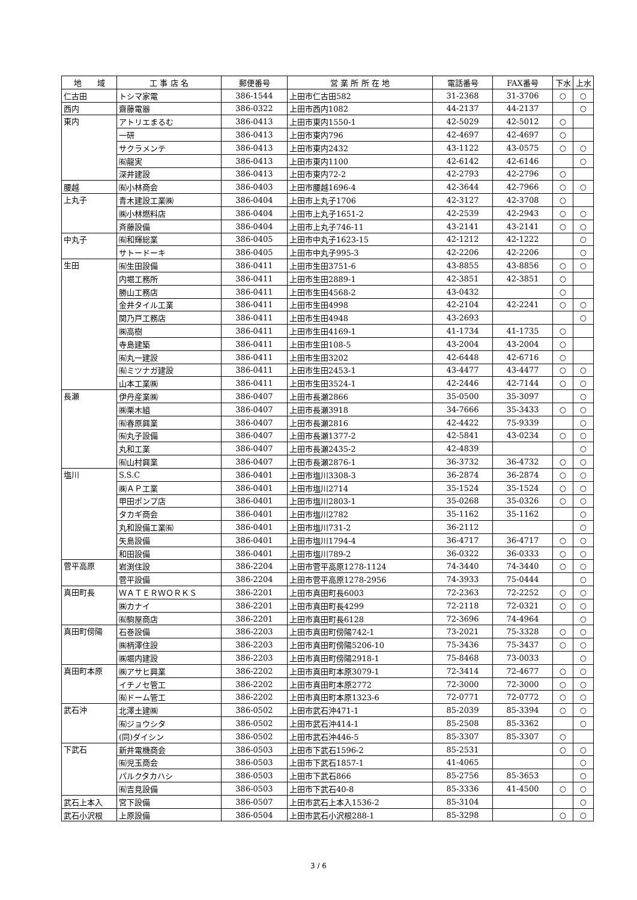| 地 域 | 工 事 店 名 | 郵便番号 | 営 業 所 所 在 地 | 電話番号 | FAX番号 | 下水 | 上水 |
| --- | --- | --- | --- | --- | --- | --- | --- |
| 仁古田 | トシマ家電 | 386-1544 | 上田市仁古田582 | 31-2368 | 31-3706 | ○ | ○ |
| 西内 | 齋藤電器 | 386-0322 | 上田市西内1082 | 44-2137 | 44-2137 | | ○ |
| 東内 | アトリエまるむ | 386-0413 | 上田市東内1550-1 | 42-5029 | 42-5012 | ○ | |
| | 一研 | 386-0413 | 上田市東内796 | 42-4697 | 42-4697 | ○ | |
| | サクラメンテ | 386-0413 | 上田市東内2432 | 43-1122 | 43-0575 | ○ | ○ |
| | ㈲龍実 | 386-0413 | 上田市東内1100 | 42-6142 | 42-6146 | | ○ |
| | 深井建設 | 386-0413 | 上田市東内72-2 | 42-2793 | 42-2796 | ○ | |
| 腰越 | ㈲小林商会 | 386-0403 | 上田市腰越1696-4 | 42-3644 | 42-7966 | ○ | ○ |
| 上丸子 | 青木建設工業㈱ | 386-0404 | 上田市上丸子1706 | 42-3127 | 42-3708 | ○ | |
| | ㈱小林燃料店 | 386-0404 | 上田市上丸子1651-2 | 42-2539 | 42-2943 | ○ | ○ |
| | 斉藤設備 | 386-0404 | 上田市上丸子746-11 | 43-2141 | 43-2141 | ○ | ○ |
| 中丸子 | ㈲和輝総業 | 386-0405 | 上田市中丸子1623-15 | 42-1212 | 42-1222 | | ○ |
| | サトードーキ | 386-0405 | 上田市中丸子995-3 | 42-2206 | 42-2206 | | ○ |
| 生田 | ㈲生田設備 | 386-0411 | 上田市生田3751-6 | 43-8855 | 43-8856 | ○ | ○ |
| | 内堀工務所 | 386-0411 | 上田市生田2889-1 | 42-3851 | 42-3851 | ○ | |
| | 勝山工務店 | 386-0411 | 上田市生田4568-2 | 43-0432 | | ○ | |
| | 金井タイル工業 | 386-0411 | 上田市生田4998 | 42-2104 | 42-2241 | ○ | ○ |
| | 関乃戸工務店 | 386-0411 | 上田市生田4948 | 43-2693 | | | ○ |
| | ㈱高樹 | 386-0411 | 上田市生田4169-1 | 41-1734 | 41-1735 | ○ | |
| | 寺島建築 | 386-0411 | 上田市生田108-5 | 43-2004 | 43-2004 | ○ | |
| | ㈲丸一建設 | 386-0411 | 上田市生田3202 | 42-6448 | 42-6716 | ○ | |
| | ㈲ミツナガ建設 | 386-0411 | 上田市生田2453-1 | 43-4477 | 43-4477 | ○ | ○ |
| | 山本工業㈱ | 386-0411 | 上田市生田3524-1 | 42-2446 | 42-7144 | ○ | ○ |
| 長瀬 | 伊丹産業㈱ | 386-0407 | 上田市長瀬2866 | 35-0500 | 35-3097 | | ○ |
| | ㈱栗木組 | 386-0407 | 上田市長瀬3918 | 34-7666 | 35-3433 | ○ | ○ |
| | ㈲春原興業 | 386-0407 | 上田市長瀬2816 | 42-4422 | 75-9339 | | ○ |
| | ㈲丸子設備 | 386-0407 | 上田市長瀬1377-2 | 42-5841 | 43-0234 | ○ | ○ |
| | 丸和工業 | 386-0407 | 上田市長瀬2435-2 | 42-4839 | | | ○ |
| | ㈲山村興業 | 386-0407 | 上田市長瀬2876-1 | 36-3732 | 36-4732 | ○ | ○ |
| 塩川 | S.S.C | 386-0401 | 上田市塩川3308-3 | 36-2874 | 36-2874 | ○ | ○ |
| | ㈱ＡＰ工業 | 386-0401 | 上田市塩川2714 | 35-1524 | 35-1524 | ○ | ○ |
| | 甲田ポンプ店 | 386-0401 | 上田市塩川2803-1 | 35-0268 | 35-0326 | ○ | ○ |
| | タカギ商会 | 386-0401 | 上田市塩川2782 | 35-1162 | 35-1162 | | ○ |
| | 丸和設備工業㈲ | 386-0401 | 上田市塩川731-2 | 36-2112 | | | ○ |
| | 矢島設備 | 386-0401 | 上田市塩川1794-4 | 36-4717 | 36-4717 | ○ | ○ |
| | 和田設備 | 386-0401 | 上田市塩川789-2 | 36-0322 | 36-0333 | ○ | ○ |
| 菅平高原 | 岩渕住設 | 386-2204 | 上田市菅平高原1278-1124 | 74-3440 | 74-3440 | ○ | ○ |
| | 菅平設備 | 386-2204 | 上田市菅平高原1278-2956 | 74-3933 | 75-0444 | | ○ |
| 真田町長 | ＷＡＴＥＲＷＯＲＫＳ | 386-2201 | 上田市真田町長6003 | 72-2363 | 72-2252 | ○ | ○ |
| | ㈱カナイ | 386-2201 | 上田市真田町長4299 | 72-2118 | 72-0321 | ○ | ○ |
| | ㈲駒屋商店 | 386-2201 | 上田市真田町長6128 | 72-3696 | 74-4964 | | ○ |
| 真田町傍陽 | 石巻設備 | 386-2203 | 上田市真田町傍陽742-1 | 73-2021 | 75-3328 | ○ | ○ |
| | ㈱柄澤住設 | 386-2203 | 上田市真田町傍陽5206-10 | 75-3436 | 75-3437 | ○ | ○ |
| | ㈱堀内建設 | 386-2203 | 上田市真田町傍陽2918-1 | 75-8468 | 73-0033 | | ○ |
| 真田町本原 | ㈱アサヒ興業 | 386-2202 | 上田市真田町本原3079-1 | 72-3414 | 72-4677 | ○ | ○ |
| | イチノセ管工 | 386-2202 | 上田市真田町本原2772 | 72-3000 | 72-3000 | ○ | ○ |
| | ㈲ドーム管工 | 386-2202 | 上田市真田町本原1323-6 | 72-0771 | 72-0772 | ○ | ○ |
| 武石沖 | 北澤土建㈱ | 386-0502 | 上田市武石沖471-1 | 85-2039 | 85-3394 | ○ | ○ |
| | ㈲ジョウシタ | 386-0502 | 上田市武石沖414-1 | 85-2508 | 85-3362 | | ○ |
| | (同)ダイシン | 386-0502 | 上田市武石沖446-5 | 85-3307 | 85-3307 | ○ | |
| 下武石 | 新井電機商会 | 386-0503 | 上田市下武石1596-2 | 85-2531 | | ○ | ○ |
| | ㈲児玉商会 | 386-0503 | 上田市下武石1857-1 | 41-4065 | | | ○ |
| | パルクタカハシ | 386-0503 | 上田市下武石866 | 85-2756 | 85-3653 | | ○ |
| | ㈲吉見設備 | 386-0503 | 上田市下武石40-8 | 85-3336 | 41-4500 | ○ | ○ |
| 武石上本入 | 宮下設備 | 386-0507 | 上田市武石上本入1536-2 | 85-3104 | | | ○ |
| 武石小沢根 | 上原設備 | 386-0504 | 上田市武石小沢根288-1 | 85-3298 | | ○ | ○ |
3 / 6